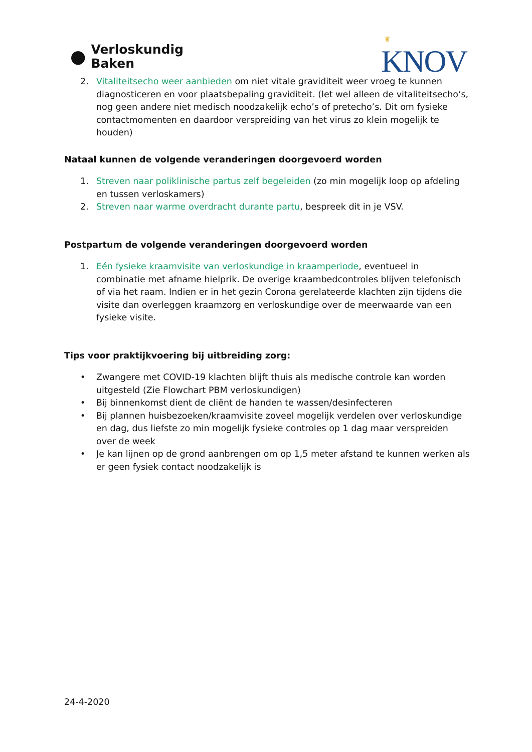●
Verloskundig
Baken
♛
KNOV
2. Vitaliteitsecho weer aanbieden om niet vitale graviditeit weer vroeg te kunnen diagnosticeren en voor plaatsbepaling graviditeit. (let wel alleen de vitaliteitsecho’s, nog geen andere niet medisch noodzakelijk echo’s of pretecho’s. Dit om fysieke contactmomenten en daardoor verspreiding van het virus zo klein mogelijk te houden)
Nataal kunnen de volgende veranderingen doorgevoerd worden
1. Streven naar poliklinische partus zelf begeleiden (zo min mogelijk loop op afdeling en tussen verloskamers)
2. Streven naar warme overdracht durante partu, bespreek dit in je VSV.
Postpartum de volgende veranderingen doorgevoerd worden
1. Eén fysieke kraamvisite van verloskundige in kraamperiode, eventueel in combinatie met afname hielprik. De overige kraambedcontroles blijven telefonisch of via het raam. Indien er in het gezin Corona gerelateerde klachten zijn tijdens die visite dan overleggen kraamzorg en verloskundige over de meerwaarde van een fysieke visite.
Tips voor praktijkvoering bij uitbreiding zorg:
• Zwangere met COVID-19 klachten blijft thuis als medische controle kan worden uitgesteld (Zie Flowchart PBM verloskundigen)
• Bij binnenkomst dient de cliënt de handen te wassen/desinfecteren
• Bij plannen huisbezoeken/kraamvisite zoveel mogelijk verdelen over verloskundige en dag, dus liefste zo min mogelijk fysieke controles op 1 dag maar verspreiden over de week
• Je kan lijnen op de grond aanbrengen om op 1,5 meter afstand te kunnen werken als er geen fysiek contact noodzakelijk is
24-4-2020